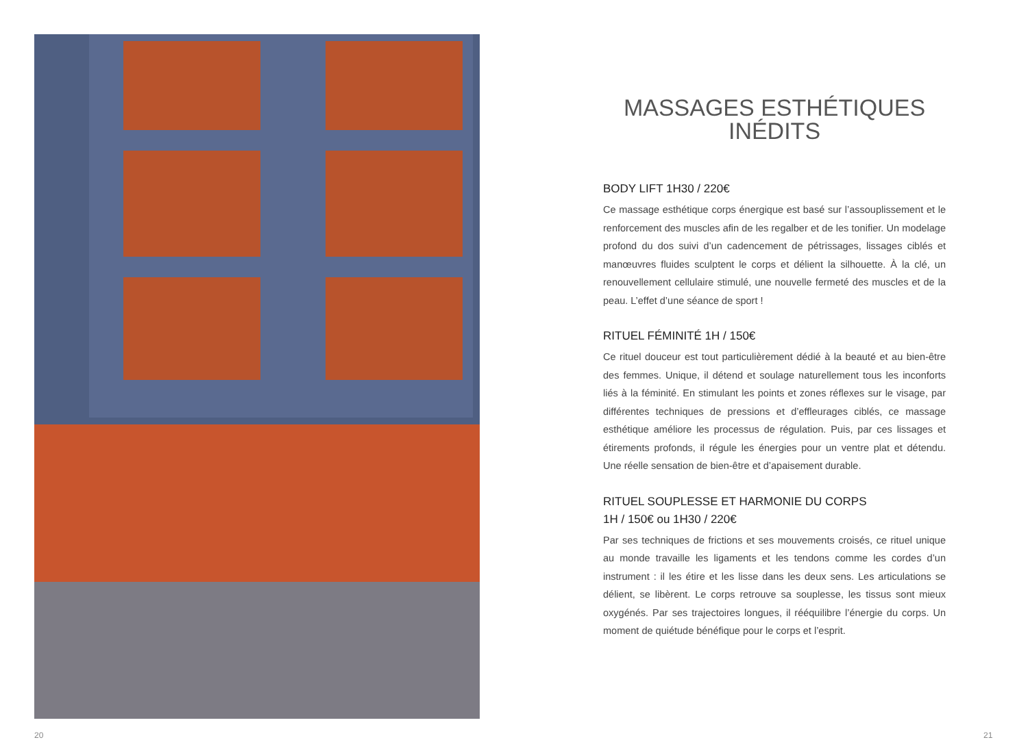20 21
MASSAGES ESTHÉTIQUES
INÉDITS
BODY LIFT 1H30 / 220€
Ce massage esthétique corps énergique est basé sur l’assouplissement et le renforcement des muscles afin de les regalber et de les tonifier. Un modelage profond du dos suivi d’un cadencement de pétrissages, lissages ciblés et manœuvres fluides sculptent le corps et délient la silhouette. À la clé, un renouvellement cellulaire stimulé, une nouvelle fermeté des muscles et de la peau. L’effet d’une séance de sport !
RITUEL FÉMINITÉ 1H / 150€
Ce rituel douceur est tout particulièrement dédié à la beauté et au bien-être des femmes. Unique, il détend et soulage naturellement tous les inconforts liés à la féminité. En stimulant les points et zones réflexes sur le visage, par différentes techniques de pressions et d’effleurages ciblés, ce massage esthétique améliore les processus de régulation. Puis, par ces lissages et étirements profonds, il régule les énergies pour un ventre plat et détendu. Une réelle sensation de bien-être et d’apaisement durable.
RITUEL SOUPLESSE ET HARMONIE DU CORPS
1H / 150€ ou 1H30 / 220€
Par ses techniques de frictions et ses mouvements croisés, ce rituel unique au monde travaille les ligaments et les tendons comme les cordes d’un instrument : il les étire et les lisse dans les deux sens. Les articulations se délient, se libèrent. Le corps retrouve sa souplesse, les tissus sont mieux oxygénés. Par ses trajectoires longues, il rééquilibre l’énergie du corps. Un moment de quiétude bénéfique pour le corps et l’esprit.